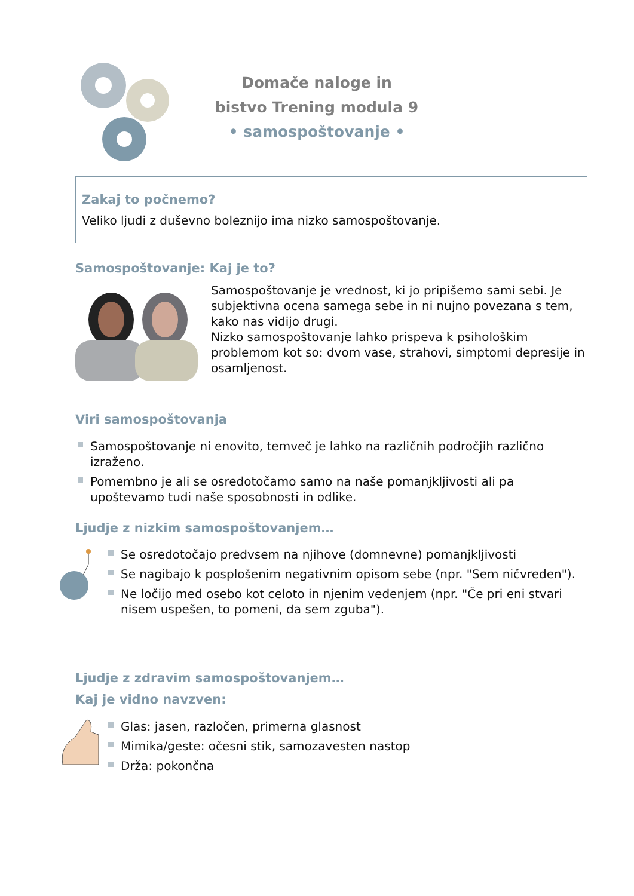Domače naloge in
bistvo Trening modula 9
• samospoštovanje •
Zakaj to počnemo?
Veliko ljudi z duševno boleznijo ima nizko samospoštovanje.
Samospoštovanje: Kaj je to?
Samospoštovanje je vrednost, ki jo pripišemo sami sebi. Je subjektivna ocena samega sebe in ni nujno povezana s tem, kako nas vidijo drugi.
Nizko samospoštovanje lahko prispeva k psihološkim problemom kot so: dvom vase, strahovi, simptomi depresije in osamljenost.
Viri samospoštovanja
Samospoštovanje ni enovito, temveč je lahko na različnih področjih različno izraženo.
Pomembno je ali se osredotočamo samo na naše pomanjkljivosti ali pa upoštevamo tudi naše sposobnosti in odlike.
Ljudje z nizkim samospoštovanjem…
Se osredotočajo predvsem na njihove (domnevne) pomanjkljivosti
Se nagibajo k posplošenim negativnim opisom sebe (npr. "Sem ničvreden").
Ne ločijo med osebo kot celoto in njenim vedenjem (npr. "Če pri eni stvari nisem uspešen, to pomeni, da sem zguba").
Ljudje z zdravim samospoštovanjem…
Kaj je vidno navzven:
Glas: jasen, razločen, primerna glasnost
Mimika/geste: očesni stik, samozavesten nastop
Drža: pokončna